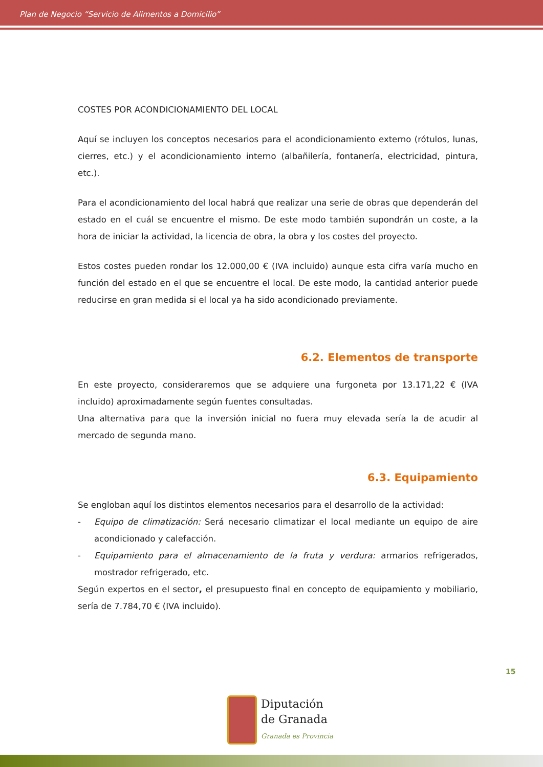Plan de Negocio “Servicio de Alimentos a Domicilio”
COSTES POR ACONDICIONAMIENTO DEL LOCAL
Aquí se incluyen los conceptos necesarios para el acondicionamiento externo (rótulos, lunas, cierres, etc.) y el acondicionamiento interno (albañilería, fontanería, electricidad, pintura, etc.).
Para el acondicionamiento del local habrá que realizar una serie de obras que dependerán del estado en el cuál se encuentre el mismo. De este modo también supondrán un coste, a la hora de iniciar la actividad, la licencia de obra, la obra y los costes del proyecto.
Estos costes pueden rondar los 12.000,00 € (IVA incluido) aunque esta cifra varía mucho en función del estado en el que se encuentre el local. De este modo, la cantidad anterior puede reducirse en gran medida si el local ya ha sido acondicionado previamente.
6.2. Elementos de transporte
En este proyecto, consideraremos que se adquiere una furgoneta por 13.171,22 € (IVA incluido) aproximadamente según fuentes consultadas.
Una alternativa para que la inversión inicial no fuera muy elevada sería la de acudir al mercado de segunda mano.
6.3. Equipamiento
Se engloban aquí los distintos elementos necesarios para el desarrollo de la actividad:
- Equipo de climatización: Será necesario climatizar el local mediante un equipo de aire acondicionado y calefacción.
- Equipamiento para el almacenamiento de la fruta y verdura: armarios refrigerados, mostrador refrigerado, etc.
Según expertos en el sector, el presupuesto final en concepto de equipamiento y mobiliario, sería de 7.784,70 € (IVA incluido).
15
Diputación
de Granada
Granada es Provincia